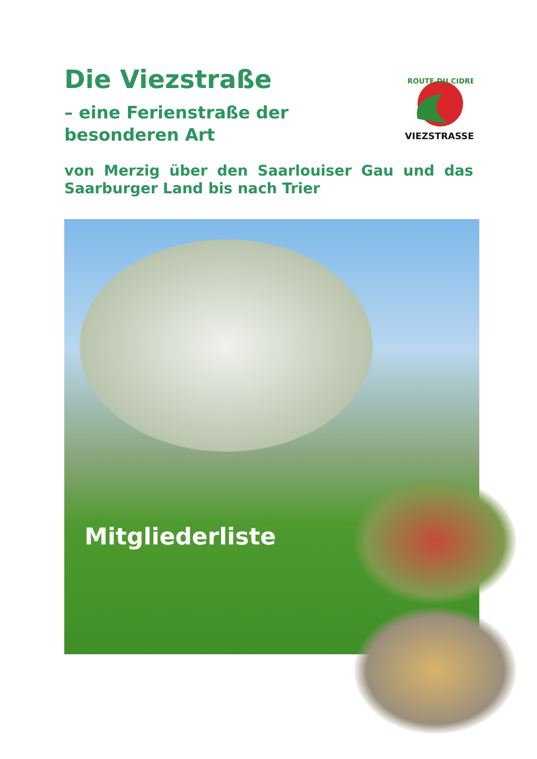Die Viezstraße
– eine Ferienstraße der besonderen Art
ROUTE DU CIDRE
VIEZSTRASSE
von Merzig über den Saarlouiser Gau und das Saarburger Land bis nach Trier
Mitgliederliste